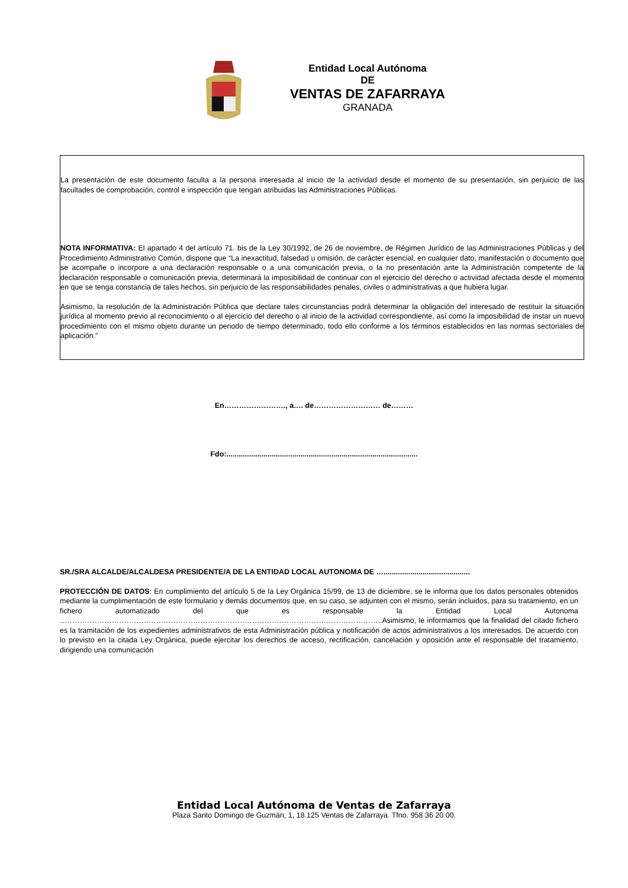Entidad Local Autónoma
DE
VENTAS DE ZAFARRAYA
GRANADA
La presentación de este documento faculta a la persona interesada al inicio de la actividad desde el momento de su presentación, sin perjuicio de las facultades de comprobación, control e inspección que tengan atribuidas las Administraciones Públicas.
NOTA INFORMATIVA: El apartado 4 del artículo 71. bis de la Ley 30/1992, de 26 de noviembre, de Régimen Jurídico de las Administraciones Públicas y del Procedimiento Administrativo Común, dispone que “La inexactitud, falsedad u omisión, de carácter esencial, en cualquier dato, manifestación o documento que se acompañe o incorpore a una declaración responsable o a una comunicación previa, o la no presentación ante la Administración competente de la declaración responsable o comunicación previa, determinará la imposibilidad de continuar con el ejercicio del derecho o actividad afectada desde el momento en que se tenga constancia de tales hechos, sin perjuicio de las responsabilidades penales, civiles o administrativas a que hubiera lugar.
Asimismo, la resolución de la Administración Pública que declare tales circunstancias podrá determinar la obligación del interesado de restituir la situación jurídica al momento previo al reconocimiento o al ejercicio del derecho o al inicio de la actividad correspondiente, así como la imposibilidad de instar un nuevo procedimiento con el mismo objeto durante un periodo de tiempo determinado, todo ello conforme a los términos establecidos en las normas sectoriales de aplicación.”
En……………………., a…. de……………………… de………
Fdo:.............................................................................................
SR./SRA ALCALDE/ALCALDESA PRESIDENTE/A DE LA ENTIDAD LOCAL AUTONOMA DE …..........................................
PROTECCIÓN DE DATOS: En cumplimiento del artículo 5 de la Ley Orgánica 15/99, de 13 de diciembre, se le informa que los datos personales obtenidos mediante la cumplimentación de este formulario y demás documentos que, en su caso, se adjunten con el mismo, serán incluidos, para su tratamiento, en un fichero automatizado del que es responsable la Entidad Local Autonoma …………………………………………………………………………………………………………………..Asimismo, le informamos que la finalidad del citado fichero es la tramitación de los expedientes administrativos de esta Administración pública y notificación de actos administrativos a los interesados. De acuerdo con lo previsto en la citada Ley Orgánica, puede ejercitar los derechos de acceso, rectificación, cancelación y oposición ante el responsable del tratamiento, dirigiendo una comunicación
Entidad Local Autónoma de Ventas de Zafarraya
Plaza Santo Domingo de Guzmán, 1, 18.125 Ventas de Zafarraya. Tfno. 958 36 20 00.